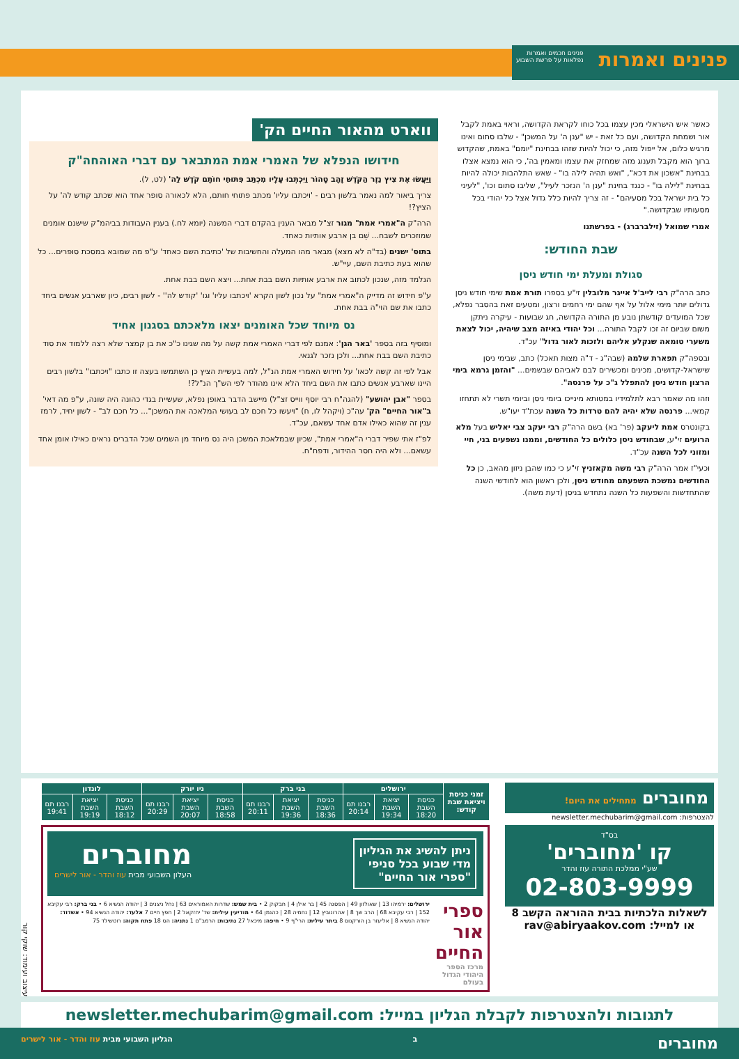פנינים ואמרות
פנינים חכמים ואמרות
נפלאות על פרשת השבוע
כאשר איש הישראלי מכין עצמו בכל כוחו לקראת הקדושה, וראוי באמת לקבל אור ושמחת הקדושה, ועם כל זאת - יש "ענן ה' על המשכן" - שלבו סתום ואינו מרגיש כלום, אל ייפול מזה, כי יכול להיות שזהו בבחינת "יומם" באמת, שהקדוש ברוך הוא מקבל תענוג מזה שמחזק את עצמו ומאמין בה', כי הוא נמצא אצלו בבחינת "אשכון את דכא", "ואש תהיה לילה בו" - שאש התלהבות יכולה להיות בבחינת "לילה בו" - כנגד בחינת "ענן ה' הנזכר לעיל", שליבו סתום וכו', "לעיני כל בית ישראל בכל מסעיהם" - זה צריך להיות כלל גדול אצל כל יהודי בכל מסעותיו שבקדושה."
אמרי שמואל (זילברברג) - בפרשתנו
שבת החודש:
סגולת ומעלת ימי חודש ניסן
כתב הרה"ק רבי לייב'ל אייגר מלובלין זי"ע בספרו תורת אמת שימי חודש ניסן גדולים יותר מימי אלול על אף שהם ימי רחמים ורצון, ומטעים זאת בהסבר נפלא, שכל המועדים קודשתן נובע מן התורה הקדושה, חג שבועות - עיקרה ניתקן משום שביום זה זכו לקבל התורה... וכל יהודי באיזה מצב שיהיה, יכול לצאת משערי טומאה שנקלע אליהם ולזכות לאור גדול" עכ"ד.
ובספה"ק תפארת שלמה (שבה"ג - ד"ה מצות תאכל) כתב, שבימי ניסן שישראל-קדושים, מכינים ומכשירים לבם לאביהם שבשמים... "והזמן גרמא בימי הרצון חודש ניסן להתפלל ג"כ על פרנסה".
וזהו מה שאמר רבא לתלמידיו במטותא מינייכו ביומי ניסן וביומי תשרי לא תתחזו קמאי... פרנסה שלא יהיה להם טרדות כל השנה עכת"ד יעו"ש.
בקונטרס אמת ליעקב (פר' בא) בשם הרה"ק רבי יעקב צבי יאליש בעל מלא הרועים זי"ע, שבחודש ניסן כלולים כל החודשים, וממנו נשפעים בני, חיי ומזוני לכל השנה עכ"ד.
וכעי"ז אמר הרה"ק רבי משה מקאזניץ זי"ע כי כמו שהבן ניזון מהאב, כן כל החודשים נמשכת השפעתם מחודש ניסן, ולכן ראשון הוא לחודשי השנה שהתחדשות והשפעות כל השנה נתחדש בניסן (דעת משה).
ווארט מהאור החיים הק'
חידושו הנפלא של האמרי אמת המתבאר עם דברי האוהחה"ק
וַיַּעֲשׂוּ אֶת צִיץ נֵזֶר הַקֹּדֶשׁ זָהָב טָהוֹר וַיִּכְתְּבוּ עָלָיו מִכְתַּב פִּתּוּחֵי חוֹתָם קֹדֶשׁ לַה' (לט, ל).
צריך ביאור למה נאמר בלשון רבים - 'ויכתבו עליו' מכתב פתוחי חותם, הלא לכאורה סופר אחד הוא שכתב קודש לה' על הציץ?!
הרה"ק ה"אמרי אמת" מגור זצ"ל מבאר הענין בהקדם דברי המשנה (יומא לח.) בענין העבודות בביהמ"ק שישנם אומנים שמוזכרים לשבח... שֵׁם בן ארבע אותיות כאחד.
בתוס' ישנים (בד"ה לא מצא) מבאר מהו המעלה והחשיבות של 'כתיבת השם כאחד' ע"פ מה שמובא במסכת סופרים... כל שהוא בעת כתיבת השם, עיי"ש.
הנלמד מזה, שנכון לכתוב את ארבע אותיות השם בבת אחת... ויצא השם בבת אחת.
ע"פ חידוש זה מדייק ה"אמרי אמת" על נכון לשון הקרא 'ויכתבו עליו' וגו' 'קודש לה'' - לשון רבים, כיון שארבע אנשים ביחד כתבו את שם הוי"ה בבת אחת.
נס מיוחד שכל האומנים יצאו מלאכתם בסגנון אחיד
ומוסיף בזה בספר 'באר הגן': אמנם לפי דברי האמרי אמת קשה על מה שגינו כ"כ את בן קמצר שלא רצה ללמוד את סוד כתיבת השם בבת אחת... ולכן נזכר לגנאי.
אבל לפי זה קשה לכאו' על חידוש האמרי אמת הנ"ל, למה בעשיית הציץ כן השתמשו בעצה זו כתבו "ויכתבו" בלשון רבים היינו שארבע אנשים כתבו את השם ביחד הלא אינו מהודר לפי הש"ך הנ"ל?!
בספר "אבן יהושע" (להגה"ח רבי יוסף ווייס זצ"ל) מיישב הדבר באופן נפלא, שעשיית בגדי כהונה היה שונה, ע"פ מה דאי' ב"אור החיים" הק' עה"כ (ויקהל לו, ח) "ויעשו כל חכם לב בעושי המלאכה את המשכן"... כל חכם לב" - לשון יחיד, לרמז ענין זה שהוא כאילו אדם אחד עשאם, עכ"ד.
לפ"ז אתי שפיר דברי ה"אמרי אמת", שכיון שבמלאכת המשכן היה נס מיוחד מן השמים שכל הדברים נראים כאילו אומן אחד עשאם... ולא היה חסר ההידור, ודפח"ח.
מחוברים מתחילים את היום!
להצטרפות: newsletter.mechubarim@gmail.com
בס"ד
קו 'מחוברים'
שע"י ממלכת התורה עוז והדר
02-803-9999
לשאלות הלכתיות בבית ההוראה הקשב 8
או למייל: rav@abiryaakov.com
| זמני כניסת ויציאת שבת קודש: | ירושלים | | | בני ברק | | | ניו יורק | | | לונדון | | |
| --- | --- | --- | --- | --- | --- | --- | --- | --- | --- | --- | --- | --- |
| | כניסת השבת 18:20 | יציאת השבת 19:34 | רבנו תם 20:14 | כניסת השבת 18:36 | יציאת השבת 19:36 | רבנו תם 20:11 | כניסת השבת 18:58 | יציאת השבת 20:07 | רבנו תם 20:29 | כניסת השבת 18:12 | יציאת השבת 19:19 | רבנו תם 19:41 |
ניתן להשיג את הגיליון
מדי שבוע בכל סניפי
"ספרי אור החיים"
מחוברים
העלון השבועי מבית עוז והדר - אור לישרים
ספרי אור החיים
מרכז הספר היהודי הגדול בעולם
ירושלים: ירמיהו 13 | שאולזון 49 | הפסגה 45 | בר אילן 4 | חבקוק 2 • בית שמש: שדרות האמוראים 63 | נחל ניצנים 3 | יהודה הנשיא 6 • בני ברק: רבי עקיבא 152 | רבי עקיבא 68 | הרב שך 8 | אהרונוביץ 12 | נחמיה 28 | כהנמן 64 • מודיעין עילית: שד' יחזקאל 2 | חפץ חיים 7 אלעד: יהודה הנשיא 94 • אשדוד: יהודה הנשיא 8 | אליעזר בן הורקנוס 8 ביתר עילית: הרי"ף 9 • חיפה: מיכאל 27 נתיבות: הרמב"ם 1 נתניה: הס 18 פתח תקוה: רוטשילד 75
עיצוב ועימוד: שוקי קור
לתגובות ולהצטרפות לקבלת הגליון במייל: newsletter.mechubarim@gmail.com
מחוברים ב הגליון השבועי מבית עוז והדר - אור לישרים